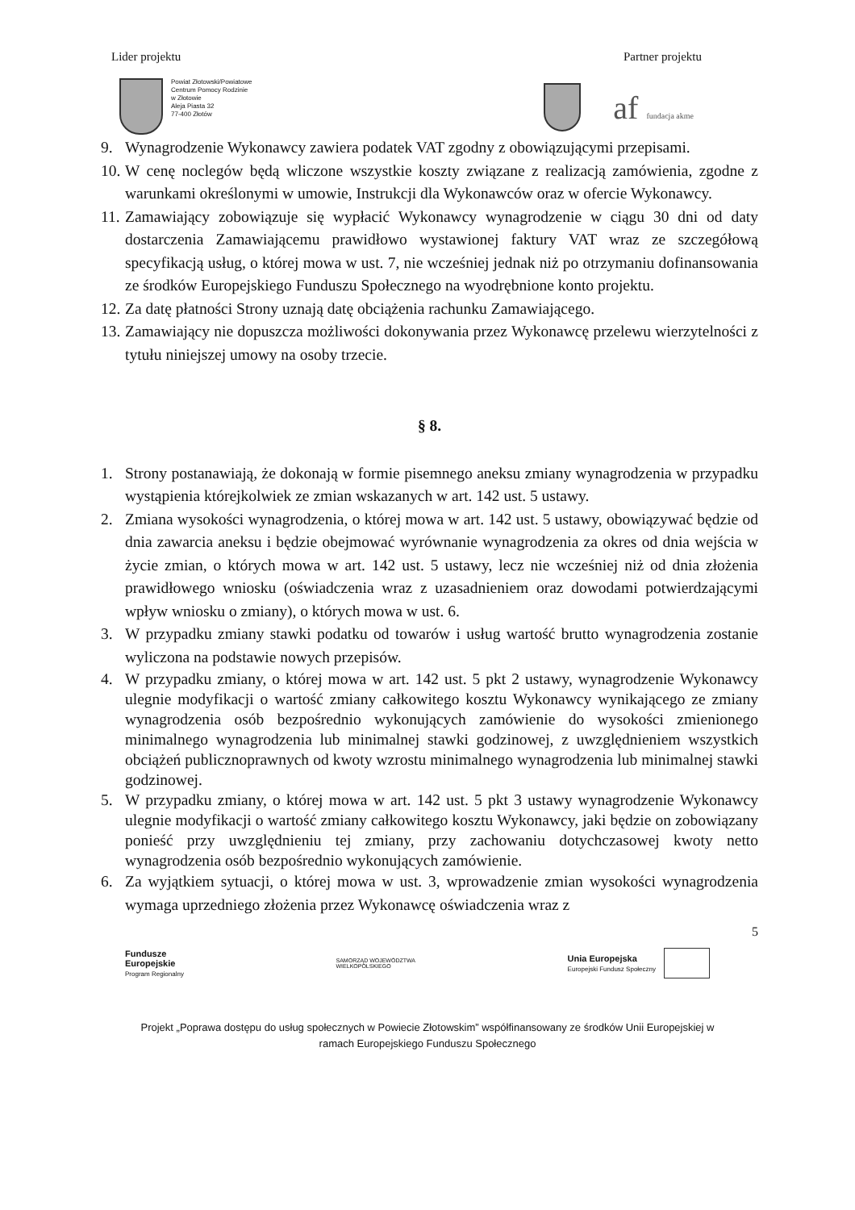Lider projektu Partner projektu
Powiat Złotowski/Powiatowe
Centrum Pomocy Rodzinie
w Złotowie
Aleja Piasta 32
77-400 Złotów
af fundacja akme
9. Wynagrodzenie Wykonawcy zawiera podatek VAT zgodny z obowiązującymi przepisami.
10.
W cenę noclegów będą wliczone wszystkie koszty związane z realizacją zamówienia, zgodne z warunkami określonymi w umowie, Instrukcji dla Wykonawców oraz w ofercie Wykonawcy.
11.
Zamawiający zobowiązuje się wypłacić Wykonawcy wynagrodzenie w ciągu 30 dni od daty dostarczenia Zamawiającemu prawidłowo wystawionej faktury VAT wraz ze szczegółową specyfikacją usług, o której mowa w ust. 7, nie wcześniej jednak niż po otrzymaniu dofinansowania ze środków Europejskiego Funduszu Społecznego na wyodrębnione konto projektu.
12.
Za datę płatności Strony uznają datę obciążenia rachunku Zamawiającego.
13.
Zamawiający nie dopuszcza możliwości dokonywania przez Wykonawcę przelewu wierzytelności z tytułu niniejszej umowy na osoby trzecie.
§ 8.
1. Strony postanawiają, że dokonają w formie pisemnego aneksu zmiany wynagrodzenia w przypadku wystąpienia którejkolwiek ze zmian wskazanych w art. 142 ust. 5 ustawy.
2. Zmiana wysokości wynagrodzenia, o której mowa w art. 142 ust. 5 ustawy, obowiązywać będzie od dnia zawarcia aneksu i będzie obejmować wyrównanie wynagrodzenia za okres od dnia wejścia w życie zmian, o których mowa w art. 142 ust. 5 ustawy, lecz nie wcześniej niż od dnia złożenia prawidłowego wniosku (oświadczenia wraz z uzasadnieniem oraz dowodami potwierdzającymi wpływ wniosku o zmiany), o których mowa w ust. 6.
3. W przypadku zmiany stawki podatku od towarów i usług wartość brutto wynagrodzenia zostanie wyliczona na podstawie nowych przepisów.
4. W przypadku zmiany, o której mowa w art. 142 ust. 5 pkt 2 ustawy, wynagrodzenie Wykonawcy ulegnie modyfikacji o wartość zmiany całkowitego kosztu Wykonawcy wynikającego ze zmiany wynagrodzenia osób bezpośrednio wykonujących zamówienie do wysokości zmienionego minimalnego wynagrodzenia lub minimalnej stawki godzinowej, z uwzględnieniem wszystkich obciążeń publicznoprawnych od kwoty wzrostu minimalnego wynagrodzenia lub minimalnej stawki godzinowej.
5. W przypadku zmiany, o której mowa w art. 142 ust. 5 pkt 3 ustawy wynagrodzenie Wykonawcy ulegnie modyfikacji o wartość zmiany całkowitego kosztu Wykonawcy, jaki będzie on zobowiązany ponieść przy uwzględnieniu tej zmiany, przy zachowaniu dotychczasowej kwoty netto wynagrodzenia osób bezpośrednio wykonujących zamówienie.
6. Za wyjątkiem sytuacji, o której mowa w ust. 3, wprowadzenie zmian wysokości wynagrodzenia wymaga uprzedniego złożenia przez Wykonawcę oświadczenia wraz z
5
Fundusze
Europejskie
Program Regionalny SAMORZĄD WOJEWÓDZTWA
WIELKOPOLSKIEGO
Unia Europejska
Europejski Fundusz Społeczny
Projekt „Poprawa dostępu do usług społecznych w Powiecie Złotowskim” współfinansowany ze środków Unii Europejskiej w
ramach Europejskiego Funduszu Społecznego